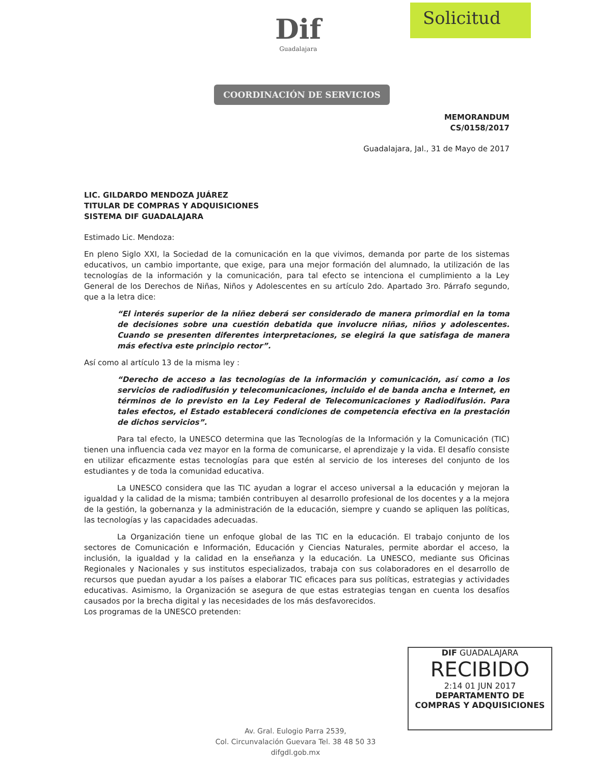Solicitud
Dif
Guadalajara
COORDINACIÓN DE SERVICIOS
MEMORANDUM
CS/0158/2017
Guadalajara, Jal., 31 de Mayo de 2017
LIC. GILDARDO MENDOZA JUÁREZ
TITULAR DE COMPRAS Y ADQUISICIONES
SISTEMA DIF GUADALAJARA
Estimado Lic. Mendoza:
En pleno Siglo XXI, la Sociedad de la comunicación en la que vivimos, demanda por parte de los sistemas educativos, un cambio importante, que exige, para una mejor formación del alumnado, la utilización de las tecnologías de la información y la comunicación, para tal efecto se intenciona el cumplimiento a la Ley General de los Derechos de Niñas, Niños y Adolescentes en su artículo 2do. Apartado 3ro. Párrafo segundo, que a la letra dice:
“El interés superior de la niñez deberá ser considerado de manera primordial en la toma de decisiones sobre una cuestión debatida que involucre niñas, niños y adolescentes. Cuando se presenten diferentes interpretaciones, se elegirá la que satisfaga de manera más efectiva este principio rector”.
Así como al artículo 13 de la misma ley :
“Derecho de acceso a las tecnologías de la información y comunicación, así como a los servicios de radiodifusión y telecomunicaciones, incluido el de banda ancha e Internet, en términos de lo previsto en la Ley Federal de Telecomunicaciones y Radiodifusión. Para tales efectos, el Estado establecerá condiciones de competencia efectiva en la prestación de dichos servicios”.
Para tal efecto, la UNESCO determina que las Tecnologías de la Información y la Comunicación (TIC) tienen una influencia cada vez mayor en la forma de comunicarse, el aprendizaje y la vida. El desafío consiste en utilizar eficazmente estas tecnologías para que estén al servicio de los intereses del conjunto de los estudiantes y de toda la comunidad educativa.
La UNESCO considera que las TIC ayudan a lograr el acceso universal a la educación y mejoran la igualdad y la calidad de la misma; también contribuyen al desarrollo profesional de los docentes y a la mejora de la gestión, la gobernanza y la administración de la educación, siempre y cuando se apliquen las políticas, las tecnologías y las capacidades adecuadas.
La Organización tiene un enfoque global de las TIC en la educación. El trabajo conjunto de los sectores de Comunicación e Información, Educación y Ciencias Naturales, permite abordar el acceso, la inclusión, la igualdad y la calidad en la enseñanza y la educación. La UNESCO, mediante sus Oficinas Regionales y Nacionales y sus institutos especializados, trabaja con sus colaboradores en el desarrollo de recursos que puedan ayudar a los países a elaborar TIC eficaces para sus políticas, estrategias y actividades educativas. Asimismo, la Organización se asegura de que estas estrategias tengan en cuenta los desafíos causados por la brecha digital y las necesidades de los más desfavorecidos.
Los programas de la UNESCO pretenden:
DIF GUADALAJARA
RECIBIDO
2:14 01 JUN 2017
DEPARTAMENTO DE
COMPRAS Y ADQUISICIONES
Av. Gral. Eulogio Parra 2539,
Col. Circunvalación Guevara Tel. 38 48 50 33
difgdl.gob.mx